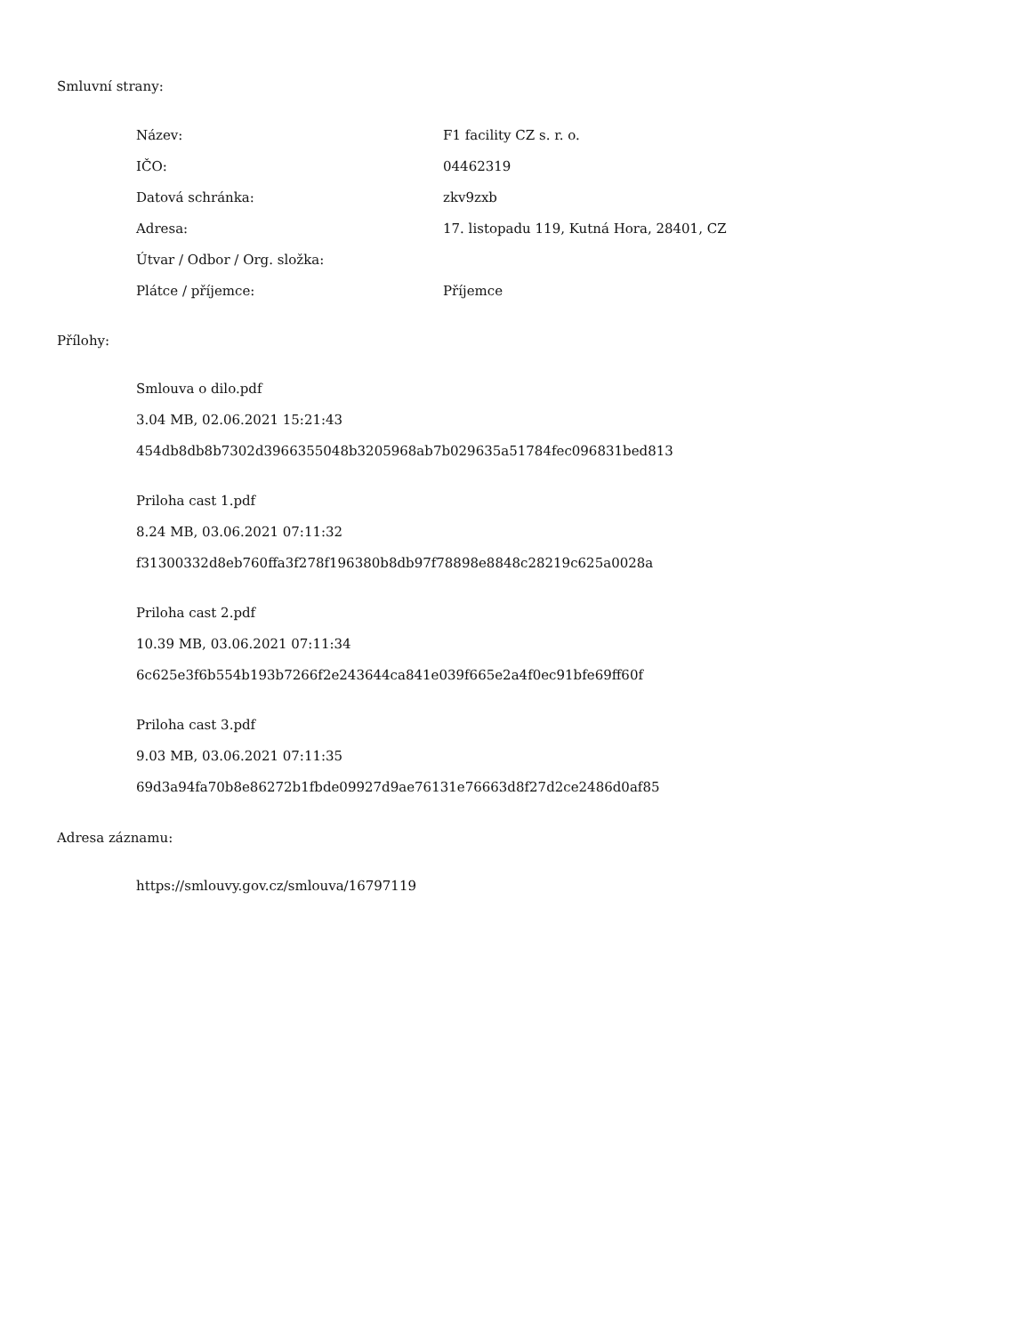Smluvní strany:
| Název: | F1 facility CZ s. r. o. |
| IČO: | 04462319 |
| Datová schránka: | zkv9zxb |
| Adresa: | 17. listopadu 119, Kutná Hora, 28401, CZ |
| Útvar / Odbor / Org. složka: | |
| Plátce / příjemce: | Příjemce |
Přílohy:
Smlouva o dilo.pdf
3.04 MB, 02.06.2021 15:21:43
454db8db8b7302d3966355048b3205968ab7b029635a51784fec096831bed813
Priloha cast 1.pdf
8.24 MB, 03.06.2021 07:11:32
f31300332d8eb760ffa3f278f196380b8db97f78898e8848c28219c625a0028a
Priloha cast 2.pdf
10.39 MB, 03.06.2021 07:11:34
6c625e3f6b554b193b7266f2e243644ca841e039f665e2a4f0ec91bfe69ff60f
Priloha cast 3.pdf
9.03 MB, 03.06.2021 07:11:35
69d3a94fa70b8e86272b1fbde09927d9ae76131e76663d8f27d2ce2486d0af85
Adresa záznamu:
https://smlouvy.gov.cz/smlouva/16797119